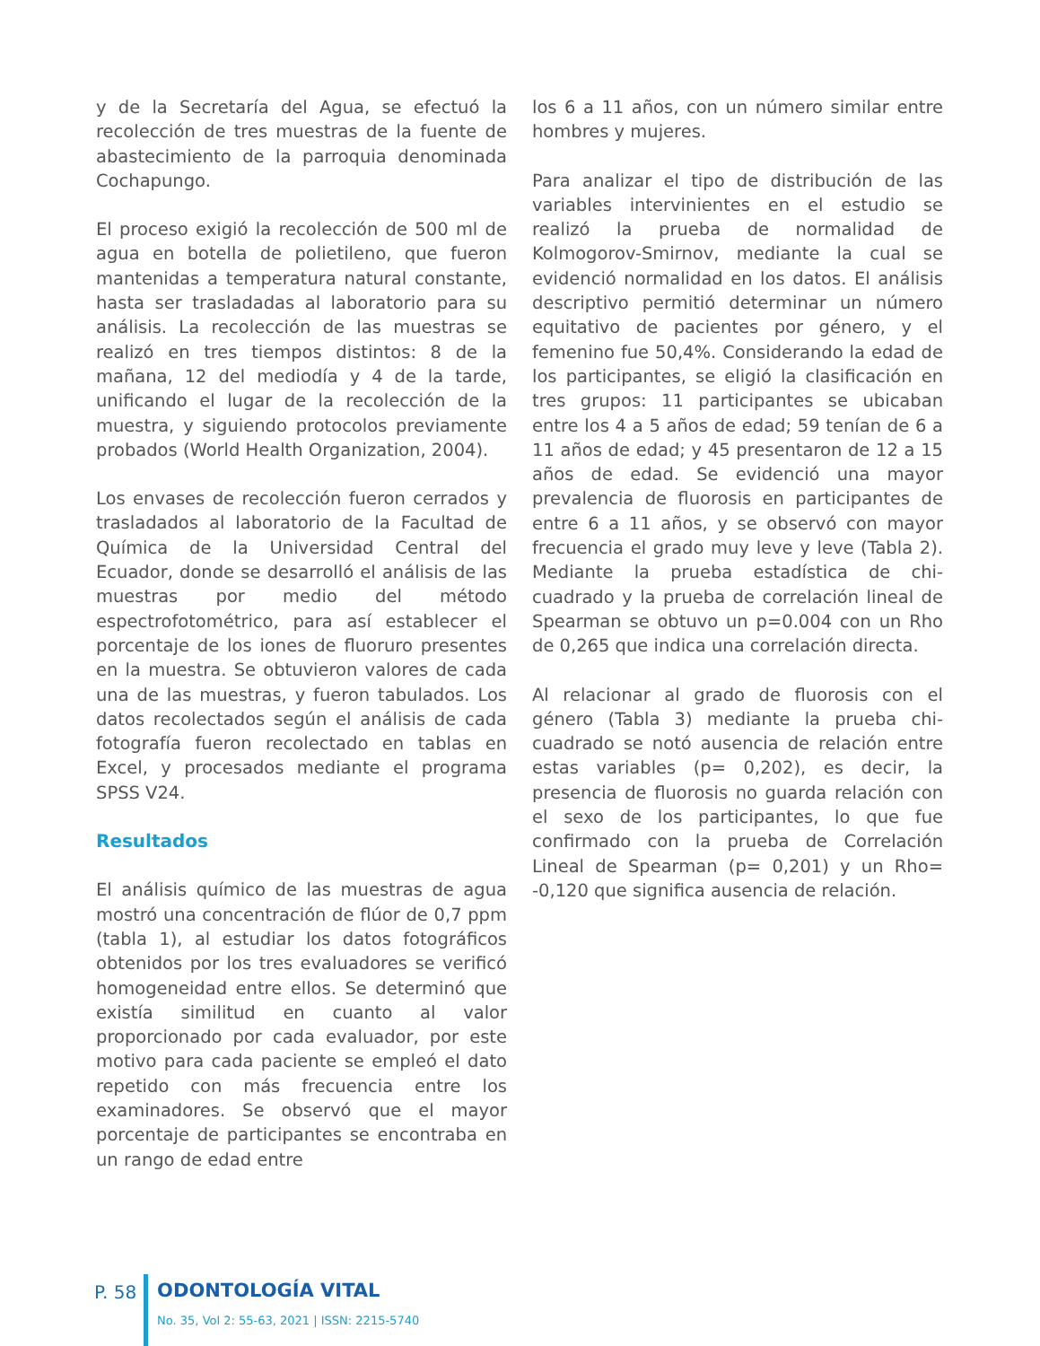y de la Secretaría del Agua, se efectuó la recolección de tres muestras de la fuente de abastecimiento de la parroquia denominada Cochapungo.
El proceso exigió la recolección de 500 ml de agua en botella de polietileno, que fueron mantenidas a temperatura natural constante, hasta ser trasladadas al laboratorio para su análisis. La recolección de las muestras se realizó en tres tiempos distintos: 8 de la mañana, 12 del mediodía y 4 de la tarde, unificando el lugar de la recolección de la muestra, y siguiendo protocolos previamente probados (World Health Organization, 2004).
Los envases de recolección fueron cerrados y trasladados al laboratorio de la Facultad de Química de la Universidad Central del Ecuador, donde se desarrolló el análisis de las muestras por medio del método espectrofotométrico, para así establecer el porcentaje de los iones de fluoruro presentes en la muestra. Se obtuvieron valores de cada una de las muestras, y fueron tabulados. Los datos recolectados según el análisis de cada fotografía fueron recolectado en tablas en Excel, y procesados mediante el programa SPSS V24.
Resultados
El análisis químico de las muestras de agua mostró una concentración de flúor de 0,7 ppm (tabla 1), al estudiar los datos fotográficos obtenidos por los tres evaluadores se verificó homogeneidad entre ellos. Se determinó que existía similitud en cuanto al valor proporcionado por cada evaluador, por este motivo para cada paciente se empleó el dato repetido con más frecuencia entre los examinadores. Se observó que el mayor porcentaje de participantes se encontraba en un rango de edad entre
los 6 a 11 años, con un número similar entre hombres y mujeres.
Para analizar el tipo de distribución de las variables intervinientes en el estudio se realizó la prueba de normalidad de Kolmogorov-Smirnov, mediante la cual se evidenció normalidad en los datos. El análisis descriptivo permitió determinar un número equitativo de pacientes por género, y el femenino fue 50,4%. Considerando la edad de los participantes, se eligió la clasificación en tres grupos: 11 participantes se ubicaban entre los 4 a 5 años de edad; 59 tenían de 6 a 11 años de edad; y 45 presentaron de 12 a 15 años de edad. Se evidenció una mayor prevalencia de fluorosis en participantes de entre 6 a 11 años, y se observó con mayor frecuencia el grado muy leve y leve (Tabla 2). Mediante la prueba estadística de chi-cuadrado y la prueba de correlación lineal de Spearman se obtuvo un p=0.004 con un Rho de 0,265 que indica una correlación directa.
Al relacionar al grado de fluorosis con el género (Tabla 3) mediante la prueba chi-cuadrado se notó ausencia de relación entre estas variables (p= 0,202), es decir, la presencia de fluorosis no guarda relación con el sexo de los participantes, lo que fue confirmado con la prueba de Correlación Lineal de Spearman (p= 0,201) y un Rho= -0,120 que significa ausencia de relación.
P. 58 ODONTOLOGÍA VITAL
No. 35, Vol 2: 55-63, 2021 | ISSN: 2215-5740